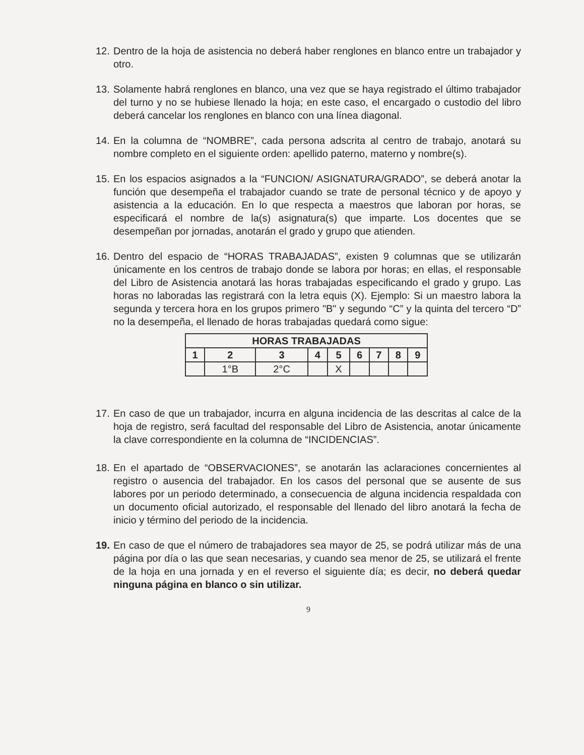12. Dentro de la hoja de asistencia no deberá haber renglones en blanco entre un trabajador y otro.
13. Solamente habrá renglones en blanco, una vez que se haya registrado el último trabajador del turno y no se hubiese llenado la hoja; en este caso, el encargado o custodio del libro deberá cancelar los renglones en blanco con una línea diagonal.
14. En la columna de “NOMBRE”, cada persona adscrita al centro de trabajo, anotará su nombre completo en el siguiente orden: apellido paterno, materno y nombre(s).
15. En los espacios asignados a la “FUNCION/ ASIGNATURA/GRADO”, se deberá anotar la función que desempeña el trabajador cuando se trate de personal técnico y de apoyo y asistencia a la educación. En lo que respecta a maestros que laboran por horas, se especificará el nombre de la(s) asignatura(s) que imparte. Los docentes que se desempeñan por jornadas, anotarán el grado y grupo que atienden.
16. Dentro del espacio de “HORAS TRABAJADAS”, existen 9 columnas que se utilizarán únicamente en los centros de trabajo donde se labora por horas; en ellas, el responsable del Libro de Asistencia anotará las horas trabajadas especificando el grado y grupo. Las horas no laboradas las registrará con la letra equis (X). Ejemplo: Si un maestro labora la segunda y tercera hora en los grupos primero "B" y segundo “C” y la quinta del tercero “D” no la desempeña, el llenado de horas trabajadas quedará como sigue:
| HORAS TRABAJADAS | | | | | | | | |
| --- | --- | --- | --- | --- | --- | --- | --- | --- |
| 1 | 2 | 3 | 4 | 5 | 6 | 7 | 8 | 9 |
| | 1°B | 2°C | | X | | | | |
17. En caso de que un trabajador, incurra en alguna incidencia de las descritas al calce de la hoja de registro, será facultad del responsable del Libro de Asistencia, anotar únicamente la clave correspondiente en la columna de “INCIDENCIAS”.
18. En el apartado de “OBSERVACIONES”, se anotarán las aclaraciones concernientes al registro o ausencia del trabajador. En los casos del personal que se ausente de sus labores por un periodo determinado, a consecuencia de alguna incidencia respaldada con un documento oficial autorizado, el responsable del llenado del libro anotará la fecha de inicio y término del periodo de la incidencia.
19. En caso de que el número de trabajadores sea mayor de 25, se podrá utilizar más de una página por día o las que sean necesarias, y cuando sea menor de 25, se utilizará el frente de la hoja en una jornada y en el reverso el siguiente día; es decir, no deberá quedar ninguna página en blanco o sin utilizar.
9